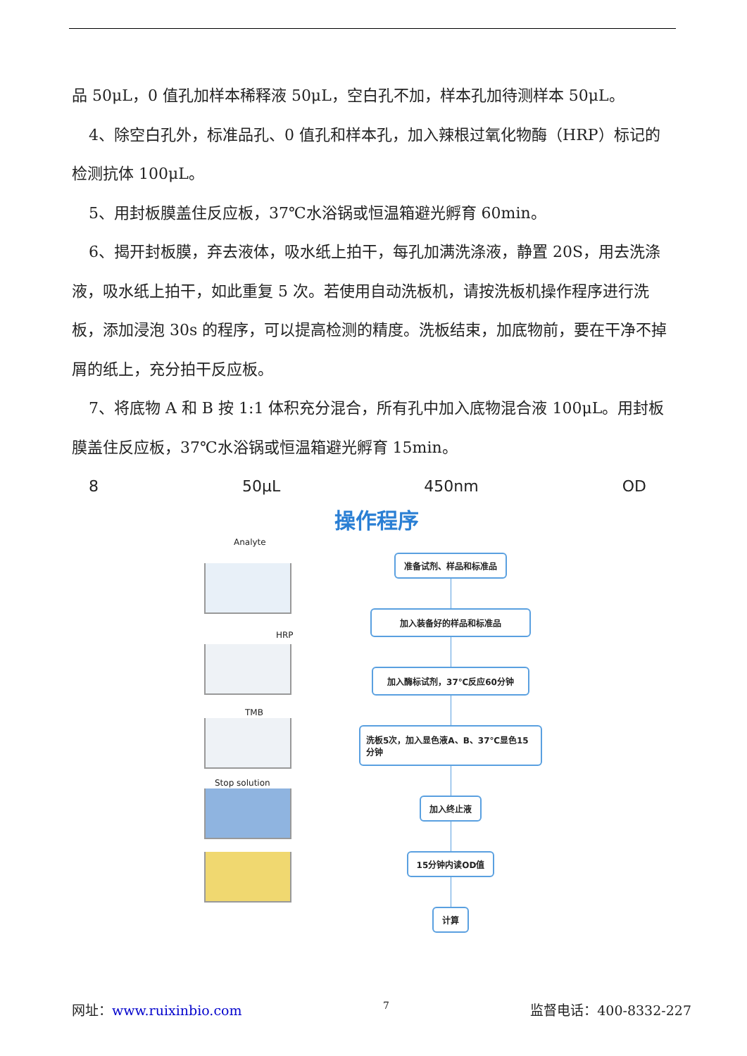品 50μL，0 值孔加样本稀释液 50μL，空白孔不加，样本孔加待测样本 50μL。
4、除空白孔外，标准品孔、0 值孔和样本孔，加入辣根过氧化物酶（HRP）标记的检测抗体 100μL。
5、用封板膜盖住反应板，37℃水浴锅或恒温箱避光孵育 60min。
6、揭开封板膜，弃去液体，吸水纸上拍干，每孔加满洗涤液，静置 20S，用去洗涤液，吸水纸上拍干，如此重复 5 次。若使用自动洗板机，请按洗板机操作程序进行洗板，添加浸泡 30s 的程序，可以提高检测的精度。洗板结束，加底物前，要在干净不掉屑的纸上，充分拍干反应板。
7、将底物 A 和 B 按 1:1 体积充分混合，所有孔中加入底物混合液 100μL。用封板膜盖住反应板，37℃水浴锅或恒温箱避光孵育 15min。
8 50μL 450nm OD
操作程序
Analyte
HRP
TMB
Stop solution
准备试剂、样品和标准品
加入装备好的样品和标准品
加入酶标试剂，37℃反应60分钟
洗板5次，加入显色液A、B、37℃显色15分钟
加入终止液
15分钟内读OD值
计算
网址：www.ruixinbio.com 7 监督电话：400-8332-227